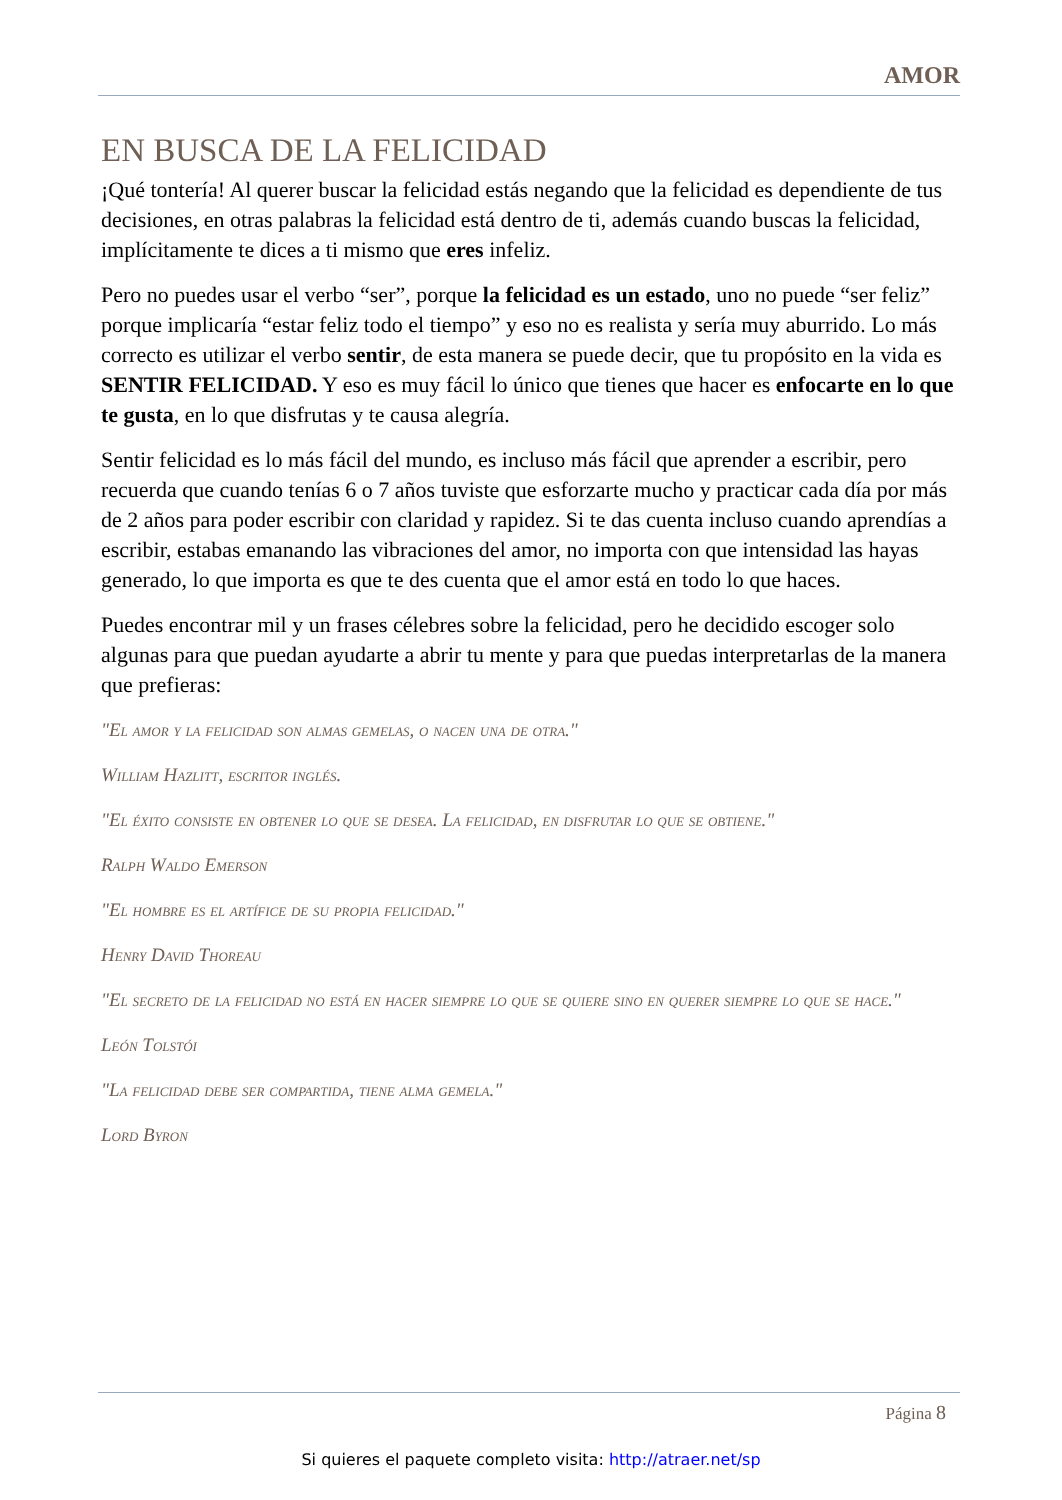AMOR
EN BUSCA DE LA FELICIDAD
¡Qué tontería! Al querer buscar la felicidad estás negando que la felicidad es dependiente de tus decisiones, en otras palabras la felicidad está dentro de ti, además cuando buscas la felicidad, implícitamente te dices a ti mismo que eres infeliz.
Pero no puedes usar el verbo “ser”, porque la felicidad es un estado, uno no puede “ser feliz” porque implicaría “estar feliz todo el tiempo” y eso no es realista y sería muy aburrido. Lo más correcto es utilizar el verbo sentir, de esta manera se puede decir, que tu propósito en la vida es SENTIR FELICIDAD. Y eso es muy fácil lo único que tienes que hacer es enfocarte en lo que te gusta, en lo que disfrutas y te causa alegría.
Sentir felicidad es lo más fácil del mundo, es incluso más fácil que aprender a escribir, pero recuerda que cuando tenías 6 o 7 años tuviste que esforzarte mucho y practicar cada día por más de 2 años para poder escribir con claridad y rapidez. Si te das cuenta incluso cuando aprendías a escribir, estabas emanando las vibraciones del amor, no importa con que intensidad las hayas generado, lo que importa es que te des cuenta que el amor está en todo lo que haces.
Puedes encontrar mil y un frases célebres sobre la felicidad, pero he decidido escoger solo algunas para que puedan ayudarte a abrir tu mente y para que puedas interpretarlas de la manera que prefieras:
"El amor y la felicidad son almas gemelas, o nacen una de otra."
William Hazlitt, escritor inglés.
"El éxito consiste en obtener lo que se desea. La felicidad, en disfrutar lo que se obtiene."
Ralph Waldo Emerson
"El hombre es el artífice de su propia felicidad."
Henry David Thoreau
"El secreto de la felicidad no está en hacer siempre lo que se quiere sino en querer siempre lo que se hace."
León Tolstói
"La felicidad debe ser compartida, tiene alma gemela."
Lord Byron
Página 8
Si quieres el paquete completo visita: http://atraer.net/sp